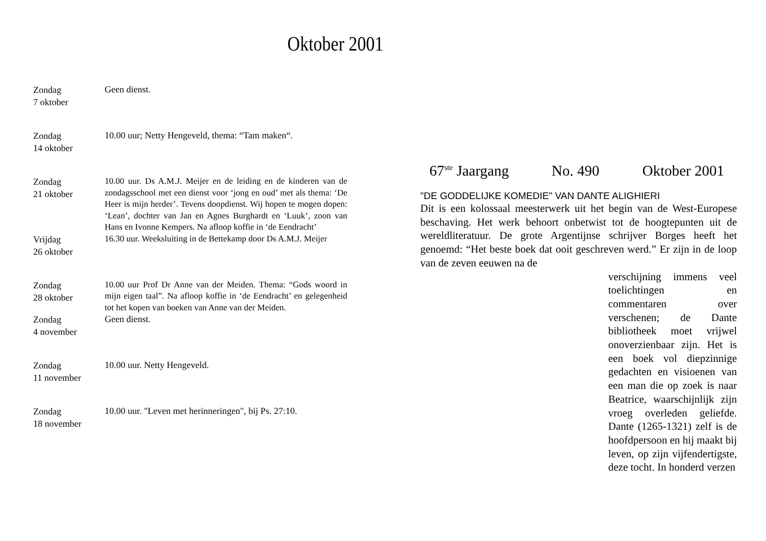Oktober 2001
Zondag
7 oktober
Geen dienst.
Zondag
14 oktober
10.00 uur; Netty Hengeveld, thema: “Tam maken“.
Zondag
21 oktober
10.00 uur. Ds A.M.J. Meijer en de leiding en de kinderen van de zondagsschool met een dienst voor ‘jong en oud’ met als thema: ‘De Heer is mijn herder’. Tevens doopdienst. Wij hopen te mogen dopen: ‘Lean’, dochter van Jan en Agnes Burghardt en ‘Luuk’, zoon van Hans en Ivonne Kempers. Na afloop koffie in ‘de Eendracht’
Vrijdag
26 oktober
16.30 uur. Weeksluiting in de Bettekamp door Ds A.M.J. Meijer
Zondag
28 oktober
10.00 uur Prof Dr Anne van der Meiden. Thema: “Gods woord in mijn eigen taal”. Na afloop koffie in ‘de Eendracht’ en gelegenheid tot het kopen van boeken van Anne van der Meiden.
Zondag
4 november
Geen dienst.
Zondag
11 november
10.00 uur. Netty Hengeveld.
Zondag
18 november
10.00 uur. "Leven met herinneringen", bij Ps. 27:10.
67<sup>ste</sup> Jaargang No. 490 Oktober 2001
"DE GODDELIJKE KOMEDIE" VAN DANTE ALIGHIERI
Dit is een kolossaal meesterwerk uit het begin van de West-Europese beschaving. Het werk behoort onbetwist tot de hoogtepunten uit de wereldliteratuur. De grote Argentijnse schrijver Borges heeft het genoemd: “Het beste boek dat ooit geschreven werd.” Er zijn in de loop van de zeven eeuwen na de
verschijning immens veel toelichtingen en commentaren over verschenen; de Dante bibliotheek moet vrijwel onoverzienbaar zijn. Het is een boek vol diepzinnige gedachten en visioenen van een man die op zoek is naar Beatrice, waarschijnlijk zijn vroeg overleden geliefde. Dante (1265-1321) zelf is de hoofdpersoon en hij maakt bij leven, op zijn vijfendertigste, deze tocht. In honderd verzen